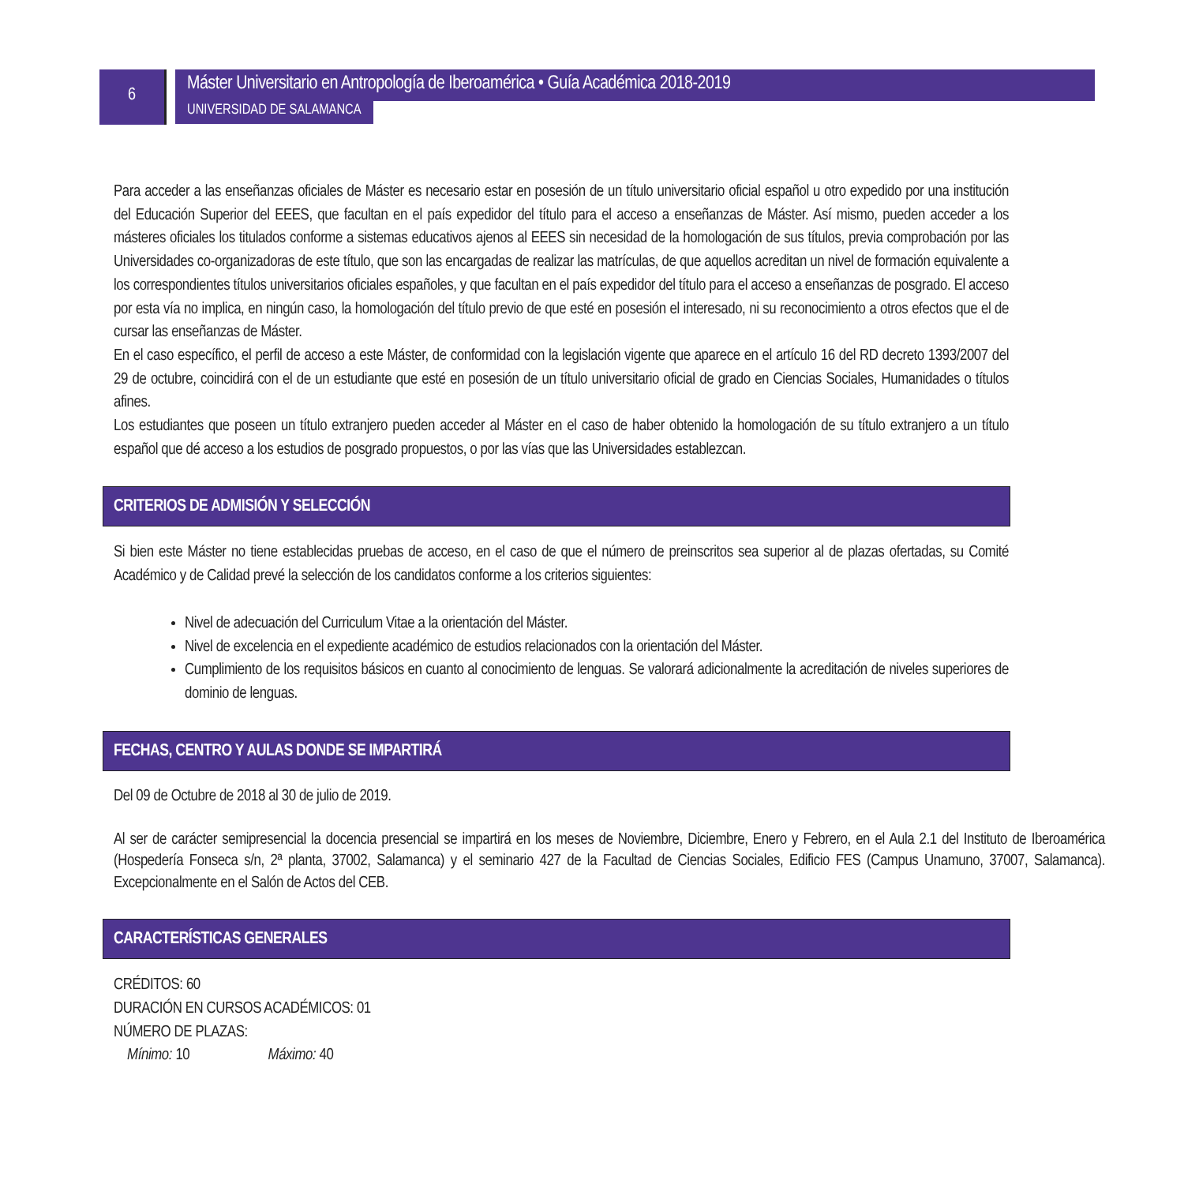6
Máster Universitario en Antropología de Iberoamérica • Guía Académica 2018-2019
UNIVERSIDAD DE SALAMANCA
Para acceder a las enseñanzas oficiales de Máster es necesario estar en posesión de un título universitario oficial español u otro expedido por una institución del Educación Superior del EEES, que facultan en el país expedidor del título para el acceso a enseñanzas de Máster. Así mismo, pueden acceder a los másteres oficiales los titulados conforme a sistemas educativos ajenos al EEES sin necesidad de la homologación de sus títulos, previa comprobación por las Universidades co-organizadoras de este título, que son las encargadas de realizar las matrículas, de que aquellos acreditan un nivel de formación equivalente a los correspondientes títulos universitarios oficiales españoles, y que facultan en el país expedidor del título para el acceso a en­señanzas de posgrado. El acceso por esta vía no implica, en ningún caso, la homologación del título previo de que esté en po­sesión el interesado, ni su reconocimiento a otros efectos que el de cursar las enseñanzas de Máster.
En el caso específico, el perfil de acceso a este Máster, de conformidad con la legislación vigente que aparece en el artículo 16 del RD decreto 1393/2007 del 29 de octubre, coincidirá con el de un estudiante que esté en posesión de un título universitario oficial de grado en Ciencias Sociales, Humanidades o títulos afines.
Los estudiantes que poseen un título extranjero pueden acceder al Máster en el caso de haber obtenido la homologación de su título extranjero a un título español que dé acceso a los estudios de posgrado propuestos, o por las vías que las Universidades establezcan.
CRITERIOS DE ADMISIÓN Y SELECCIÓN
Si bien este Máster no tiene establecidas pruebas de acceso, en el caso de que el número de preinscritos sea superior al de plazas ofertadas, su Comité Académico y de Calidad prevé la selección de los candidatos conforme a los criterios siguientes:
Nivel de adecuación del Curriculum Vitae a la orientación del Máster.
Nivel de excelencia en el expediente académico de estudios relacionados con la orientación del Máster.
Cumplimiento de los requisitos básicos en cuanto al conocimiento de lenguas. Se valorará adicionalmente la acredi­tación de niveles superiores de dominio de lenguas.
FECHAS, CENTRO Y AULAS DONDE SE IMPARTIRÁ
Del 09 de Octubre de 2018 al 30 de julio de 2019.
Al ser de carácter semipresencial la docencia presencial se impartirá en los meses de Noviembre, Diciembre, Enero y Febrero, en el Aula 2.1 del Instituto de Iberoamérica (Hospedería Fonseca s/n, 2ª planta, 37002, Salamanca) y el seminario 427 de la Facultad de Ciencias Sociales, Edificio FES (Campus Unamuno, 37007, Salamanca). Excepcionalmente en el Salón de Actos del CEB.
CARACTERÍSTICAS GENERALES
CRÉDITOS: 60
DURACIÓN EN CURSOS ACADÉMICOS: 01
NÚMERO DE PLAZAS:
Mínimo: 10 Máximo: 40